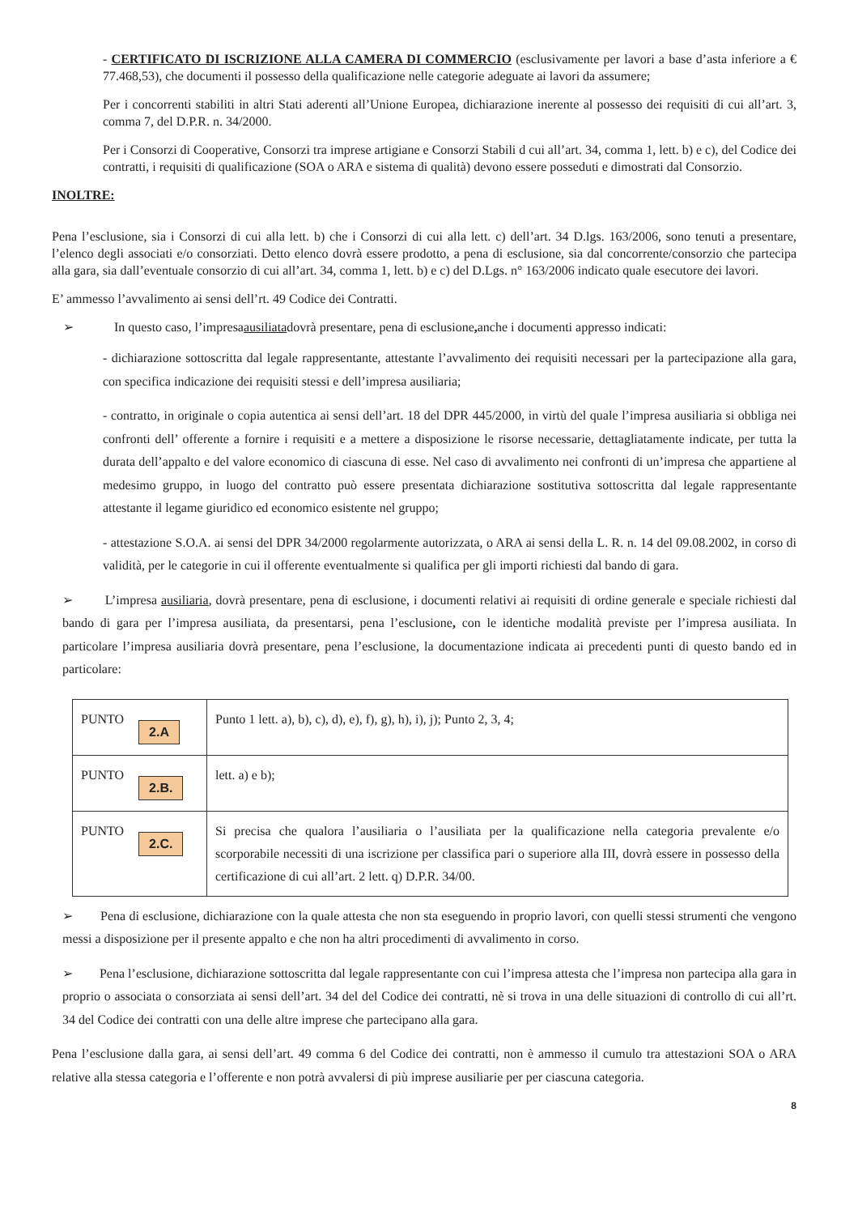- CERTIFICATO DI ISCRIZIONE ALLA CAMERA DI COMMERCIO (esclusivamente per lavori a base d’asta inferiore a € 77.468,53), che documenti il possesso della qualificazione nelle categorie adeguate ai lavori da assumere;
Per i concorrenti stabiliti in altri Stati aderenti all’Unione Europea, dichiarazione inerente al possesso dei requisiti di cui all’art. 3, comma 7, del D.P.R. n. 34/2000.
Per i Consorzi di Cooperative, Consorzi tra imprese artigiane e Consorzi Stabili d cui all’art. 34, comma 1, lett. b) e c), del Codice dei contratti, i requisiti di qualificazione (SOA o ARA e sistema di qualità) devono essere posseduti e dimostrati dal Consorzio.
INOLTRE:
Pena l’esclusione, sia i Consorzi di cui alla lett. b) che i Consorzi di cui alla lett. c) dell’art. 34 D.lgs. 163/2006, sono tenuti a presentare, l’elenco degli associati e/o consorziati. Detto elenco dovrà essere prodotto, a pena di esclusione, sia dal concorrente/consorzio che partecipa alla gara, sia dall’eventuale consorzio di cui all’art. 34, comma 1, lett. b) e c) del D.Lgs. n° 163/2006 indicato quale esecutore dei lavori.
E’ ammesso l’avvalimento ai sensi dell’rt. 49 Codice dei Contratti.
➢ In questo caso, l’impresa ausiliata dovrà presentare, pena di esclusione, anche i documenti appresso indicati:
- dichiarazione sottoscritta dal legale rappresentante, attestante l’avvalimento dei requisiti necessari per la partecipazione alla gara, con specifica indicazione dei requisiti stessi e dell’impresa ausiliaria;
- contratto, in originale o copia autentica ai sensi dell’art. 18 del DPR 445/2000, in virtù del quale l’impresa ausiliaria si obbliga nei confronti dell’ offerente a fornire i requisiti e a mettere a disposizione le risorse necessarie, dettagliatamente indicate, per tutta la durata dell’appalto e del valore economico di ciascuna di esse. Nel caso di avvalimento nei confronti di un’impresa che appartiene al medesimo gruppo, in luogo del contratto può essere presentata dichiarazione sostitutiva sottoscritta dal legale rappresentante attestante il legame giuridico ed economico esistente nel gruppo;
- attestazione S.O.A. ai sensi del DPR 34/2000 regolarmente autorizzata, o ARA ai sensi della L. R. n. 14 del 09.08.2002, in corso di validità, per le categorie in cui il offerente eventualmente si qualifica per gli importi richiesti dal bando di gara.
➢ L’impresa ausiliaria, dovrà presentare, pena di esclusione, i documenti relativi ai requisiti di ordine generale e speciale richiesti dal bando di gara per l’impresa ausiliata, da presentarsi, pena l’esclusione, con le identiche modalità previste per l’impresa ausiliata. In particolare l’impresa ausiliaria dovrà presentare, pena l’esclusione, la documentazione indicata ai precedenti punti di questo bando ed in particolare:
| PUNTO 2.A | Punto 1 lett. a), b), c), d), e), f), g), h), i), j); Punto 2, 3, 4; |
| PUNTO 2.B. | lett. a) e b); |
| PUNTO 2.C. | Si precisa che qualora l’ausiliaria o l’ausiliata per la qualificazione nella categoria prevalente e/o scorporabile necessiti di una iscrizione per classifica pari o superiore alla III, dovrà essere in possesso della certificazione di cui all’art. 2 lett. q) D.P.R. 34/00. |
➢ Pena di esclusione, dichiarazione con la quale attesta che non sta eseguendo in proprio lavori, con quelli stessi strumenti che vengono messi a disposizione per il presente appalto e che non ha altri procedimenti di avvalimento in corso.
➢ Pena l’esclusione, dichiarazione sottoscritta dal legale rappresentante con cui l’impresa attesta che l’impresa non partecipa alla gara in proprio o associata o consorziata ai sensi dell’art. 34 del del Codice dei contratti, nè si trova in una delle situazioni di controllo di cui all’rt. 34 del Codice dei contratti con una delle altre imprese che partecipano alla gara.
Pena l’esclusione dalla gara, ai sensi dell’art. 49 comma 6 del Codice dei contratti, non è ammesso il cumulo tra attestazioni SOA o ARA relative alla stessa categoria e l’offerente e non potrà avvalersi di più imprese ausiliarie per per ciascuna categoria.
8